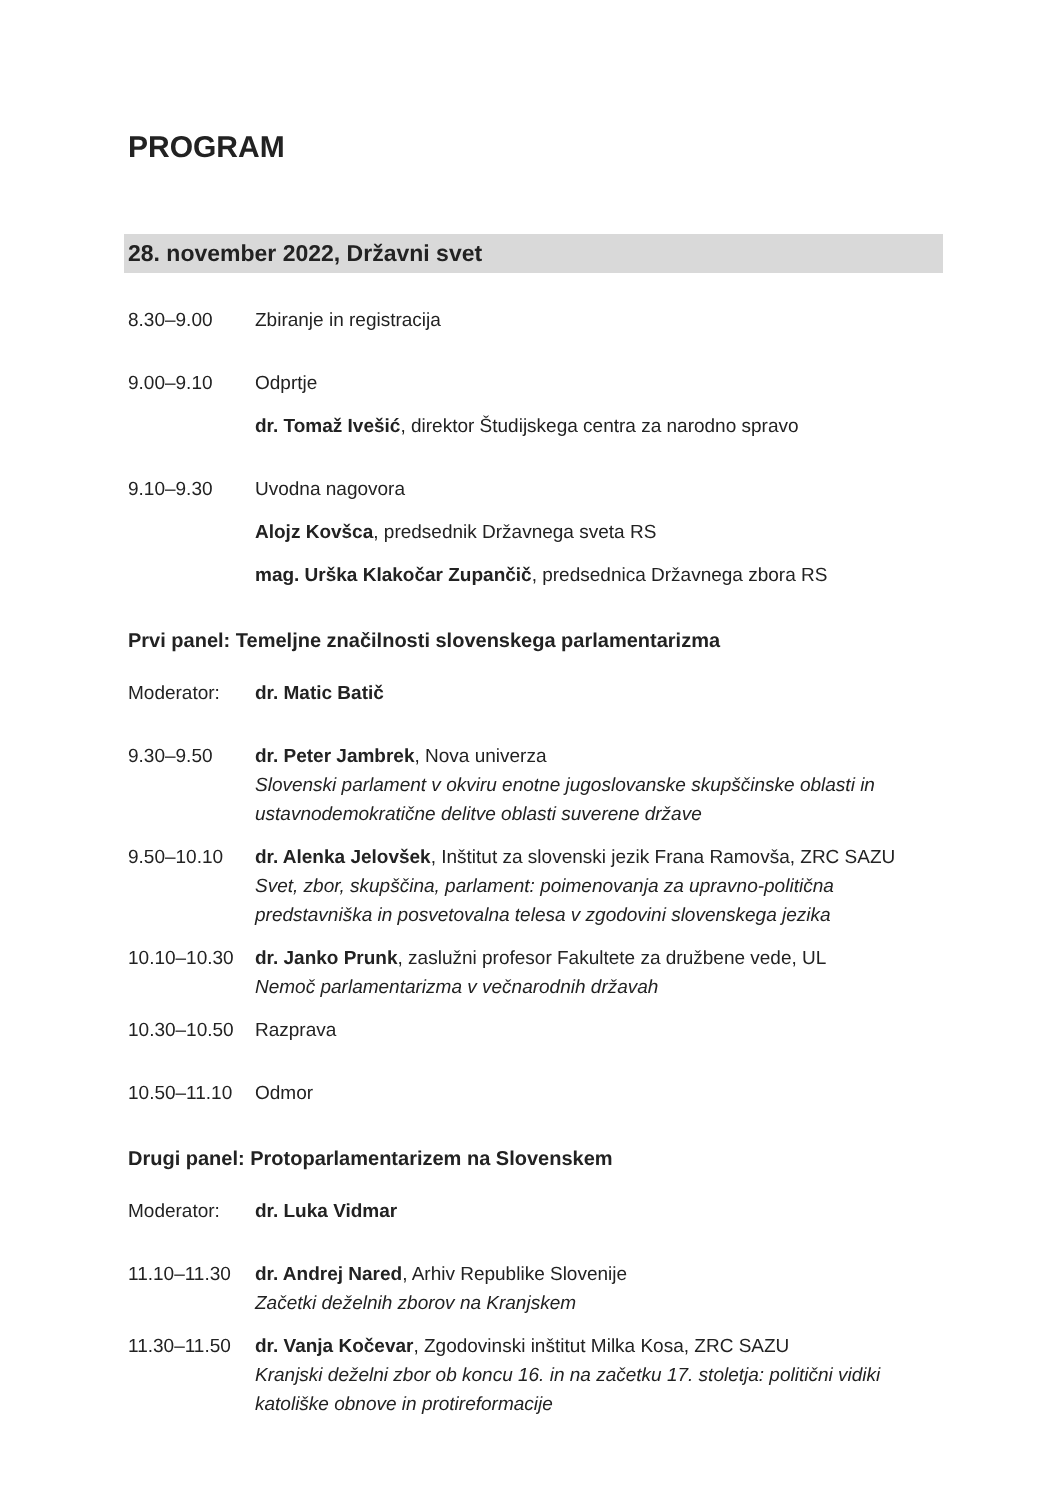PROGRAM
28. november 2022, Državni svet
8.30–9.00 Zbiranje in registracija
9.00–9.10 Odprtje
dr. Tomaž Ivešić, direktor Študijskega centra za narodno spravo
9.10–9.30 Uvodna nagovora
Alojz Kovšca, predsednik Državnega sveta RS
mag. Urška Klakočar Zupančič, predsednica Državnega zbora RS
Prvi panel: Temeljne značilnosti slovenskega parlamentarizma
Moderator: dr. Matic Batič
9.30–9.50 dr. Peter Jambrek, Nova univerza
Slovenski parlament v okviru enotne jugoslovanske skupščinske oblasti in ustavnodemokratične delitve oblasti suverene države
9.50–10.10 dr. Alenka Jelovšek, Inštitut za slovenski jezik Frana Ramovša, ZRC SAZU
Svet, zbor, skupščina, parlament: poimenovanja za upravno-politična predstavniška in posvetovalna telesa v zgodovini slovenskega jezika
10.10–10.30 dr. Janko Prunk, zaslužni profesor Fakultete za družbene vede, UL
Nemoč parlamentarizma v večnarodnih državah
10.30–10.50 Razprava
10.50–11.10 Odmor
Drugi panel: Protoparlamentarizem na Slovenskem
Moderator: dr. Luka Vidmar
11.10–11.30 dr. Andrej Nared, Arhiv Republike Slovenije
Začetki deželnih zborov na Kranjskem
11.30–11.50 dr. Vanja Kočevar, Zgodovinski inštitut Milka Kosa, ZRC SAZU
Kranjski deželni zbor ob koncu 16. in na začetku 17. stoletja: politični vidiki katoliške obnove in protireformacije